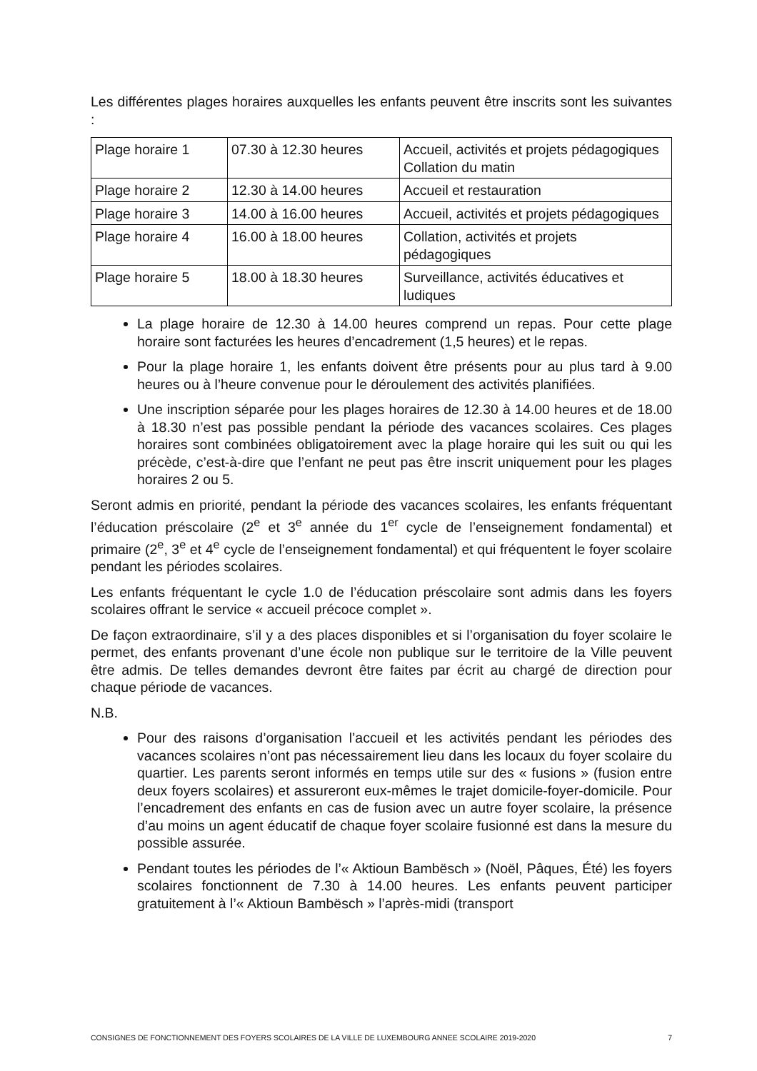Les différentes plages horaires auxquelles les enfants peuvent être inscrits sont les suivantes :
| Plage horaire 1 | 07.30 à 12.30 heures | Accueil, activités et projets pédagogiques Collation du matin |
| Plage horaire 2 | 12.30 à 14.00 heures | Accueil et restauration |
| Plage horaire 3 | 14.00 à 16.00 heures | Accueil, activités et projets pédagogiques |
| Plage horaire 4 | 16.00 à 18.00 heures | Collation, activités et projets pédagogiques |
| Plage horaire 5 | 18.00 à 18.30 heures | Surveillance, activités éducatives et ludiques |
La plage horaire de 12.30 à 14.00 heures comprend un repas. Pour cette plage horaire sont facturées les heures d’encadrement (1,5 heures) et le repas.
Pour la plage horaire 1, les enfants doivent être présents pour au plus tard à 9.00 heures ou à l’heure convenue pour le déroulement des activités planifiées.
Une inscription séparée pour les plages horaires de 12.30 à 14.00 heures et de 18.00 à 18.30 n’est pas possible pendant la période des vacances scolaires. Ces plages horaires sont combinées obligatoirement avec la plage horaire qui les suit ou qui les précède, c’est-à-dire que l’enfant ne peut pas être inscrit uniquement pour les plages horaires 2 ou 5.
Seront admis en priorité, pendant la période des vacances scolaires, les enfants fréquentant l’éducation préscolaire (2<sup>e</sup> et 3<sup>e</sup> année du 1<sup>er</sup> cycle de l’enseignement fondamental) et primaire (2<sup>e</sup>, 3<sup>e</sup> et 4<sup>e</sup> cycle de l’enseignement fondamental) et qui fréquentent le foyer scolaire pendant les périodes scolaires.
Les enfants fréquentant le cycle 1.0 de l’éducation préscolaire sont admis dans les foyers scolaires offrant le service « accueil précoce complet ».
De façon extraordinaire, s’il y a des places disponibles et si l’organisation du foyer scolaire le permet, des enfants provenant d’une école non publique sur le territoire de la Ville peuvent être admis. De telles demandes devront être faites par écrit au chargé de direction pour chaque période de vacances.
N.B.
Pour des raisons d’organisation l’accueil et les activités pendant les périodes des vacances scolaires n’ont pas nécessairement lieu dans les locaux du foyer scolaire du quartier. Les parents seront informés en temps utile sur des « fusions » (fusion entre deux foyers scolaires) et assureront eux-mêmes le trajet domicile-foyer-domicile. Pour l’encadrement des enfants en cas de fusion avec un autre foyer scolaire, la présence d’au moins un agent éducatif de chaque foyer scolaire fusionné est dans la mesure du possible assurée.
Pendant toutes les périodes de l’« Aktioun Bambësch » (Noël, Pâques, Été) les foyers scolaires fonctionnent de 7.30 à 14.00 heures. Les enfants peuvent participer gratuitement à l’« Aktioun Bambësch » l’après-midi (transport
CONSIGNES DE FONCTIONNEMENT DES FOYERS SCOLAIRES DE LA VILLE DE LUXEMBOURG ANNEE SCOLAIRE 2019-2020 7